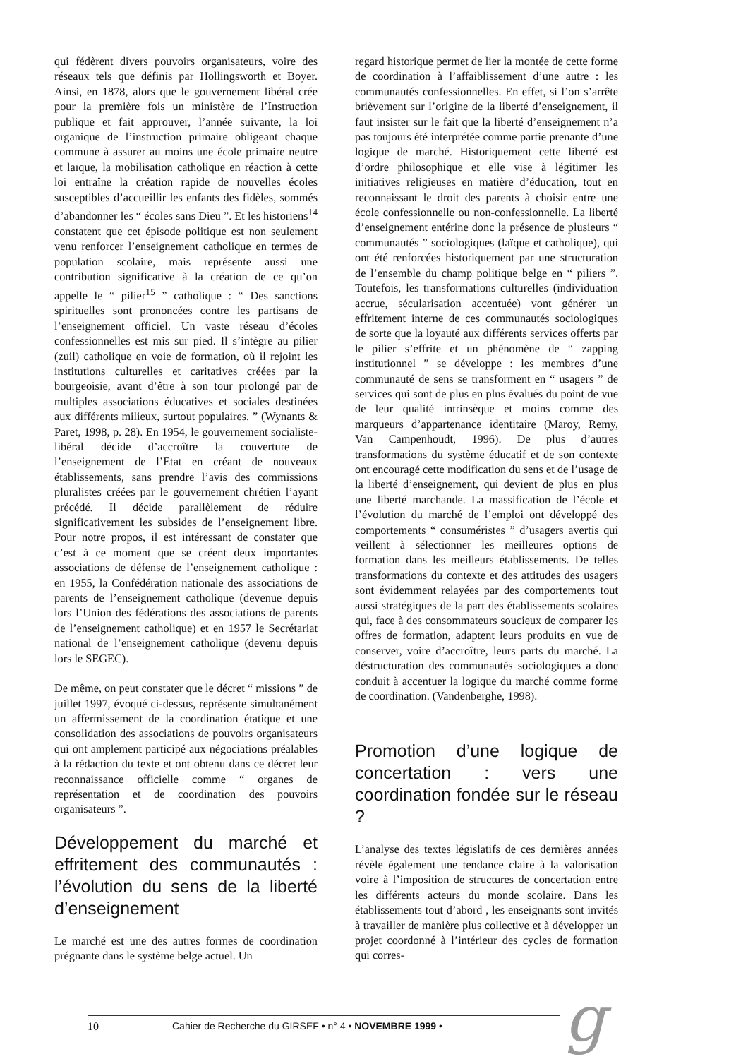qui fédèrent divers pouvoirs organisateurs, voire des réseaux tels que définis par Hollingsworth et Boyer. Ainsi, en 1878, alors que le gouvernement libéral crée pour la première fois un ministère de l’Instruction publique et fait approuver, l’année suivante, la loi organique de l’instruction primaire obligeant chaque commune à assurer au moins une école primaire neutre et laïque, la mobilisation catholique en réaction à cette loi entraîne la création rapide de nouvelles écoles susceptibles d’accueillir les enfants des fidèles, sommés d’abandonner les “ écoles sans Dieu ”. Et les historiens<sup>14</sup> constatent que cet épisode politique est non seulement venu renforcer l’enseignement catholique en termes de population scolaire, mais représente aussi une contribution significative à la création de ce qu’on appelle le “ pilier<sup>15</sup> ” catholique : “ Des sanctions spirituelles sont prononcées contre les partisans de l’enseignement officiel. Un vaste réseau d’écoles confessionnelles est mis sur pied. Il s’intègre au pilier (zuil) catholique en voie de formation, où il rejoint les institutions culturelles et caritatives créées par la bourgeoisie, avant d’être à son tour prolongé par de multiples associations éducatives et sociales destinées aux différents milieux, surtout populaires. ” (Wynants & Paret, 1998, p. 28). En 1954, le gouvernement socialiste-libéral décide d’accroître la couverture de l’enseignement de l’Etat en créant de nouveaux établissements, sans prendre l’avis des commissions pluralistes créées par le gouvernement chrétien l’ayant précédé. Il décide parallèlement de réduire significativement les subsides de l’enseignement libre. Pour notre propos, il est intéressant de constater que c’est à ce moment que se créent deux importantes associations de défense de l’enseignement catholique : en 1955, la Confédération nationale des associations de parents de l’enseignement catholique (devenue depuis lors l’Union des fédérations des associations de parents de l’enseignement catholique) et en 1957 le Secrétariat national de l’enseignement catholique (devenu depuis lors le SEGEC).
De même, on peut constater que le décret “ missions ” de juillet 1997, évoqué ci-dessus, représente simultanément un affermissement de la coordination étatique et une consolidation des associations de pouvoirs organisateurs qui ont amplement participé aux négociations préalables à la rédaction du texte et ont obtenu dans ce décret leur reconnaissance officielle comme “ organes de représentation et de coordination des pouvoirs organisateurs ”.
Développement du marché et effritement des communautés : l’évolution du sens de la liberté d’enseignement
Le marché est une des autres formes de coordination prégnante dans le système belge actuel. Un
regard historique permet de lier la montée de cette forme de coordination à l’affaiblissement d’une autre : les communautés confessionnelles. En effet, si l’on s’arrête brièvement sur l’origine de la liberté d’enseignement, il faut insister sur le fait que la liberté d’enseignement n’a pas toujours été interprétée comme partie prenante d’une logique de marché. Historiquement cette liberté est d’ordre philosophique et elle vise à légitimer les initiatives religieuses en matière d’éducation, tout en reconnaissant le droit des parents à choisir entre une école confessionnelle ou non-confessionnelle. La liberté d’enseignement entérine donc la présence de plusieurs “ communautés ” sociologiques (laïque et catholique), qui ont été renforcées historiquement par une structuration de l’ensemble du champ politique belge en “ piliers ”. Toutefois, les transformations culturelles (individuation accrue, sécularisation accentuée) vont générer un effritement interne de ces communautés sociologiques de sorte que la loyauté aux différents services offerts par le pilier s’effrite et un phénomène de “ zapping institutionnel ” se développe : les membres d’une communauté de sens se transforment en “ usagers ” de services qui sont de plus en plus évalués du point de vue de leur qualité intrinsèque et moins comme des marqueurs d’appartenance identitaire (Maroy, Remy, Van Campenhoudt, 1996). De plus d’autres transformations du système éducatif et de son contexte ont encouragé cette modification du sens et de l’usage de la liberté d’enseignement, qui devient de plus en plus une liberté marchande. La massification de l’école et l’évolution du marché de l’emploi ont développé des comportements “ consuméristes ” d’usagers avertis qui veillent à sélectionner les meilleures options de formation dans les meilleurs établissements. De telles transformations du contexte et des attitudes des usagers sont évidemment relayées par des comportements tout aussi stratégiques de la part des établissements scolaires qui, face à des consommateurs soucieux de comparer les offres de formation, adaptent leurs produits en vue de conserver, voire d’accroître, leurs parts du marché. La déstructuration des communautés sociologiques a donc conduit à accentuer la logique du marché comme forme de coordination. (Vandenberghe, 1998).
Promotion d’une logique de concertation : vers une coordination fondée sur le réseau ?
L’analyse des textes législatifs de ces dernières années révèle également une tendance claire à la valorisation voire à l’imposition de structures de concertation entre les différents acteurs du monde scolaire. Dans les établissements tout d’abord , les enseignants sont invités à travailler de manière plus collective et à développer un projet coordonné à l’intérieur des cycles de formation qui corres-
10 Cahier de Recherche du GIRSEF • n° 4 • NOVEMBRE 1999 •
g